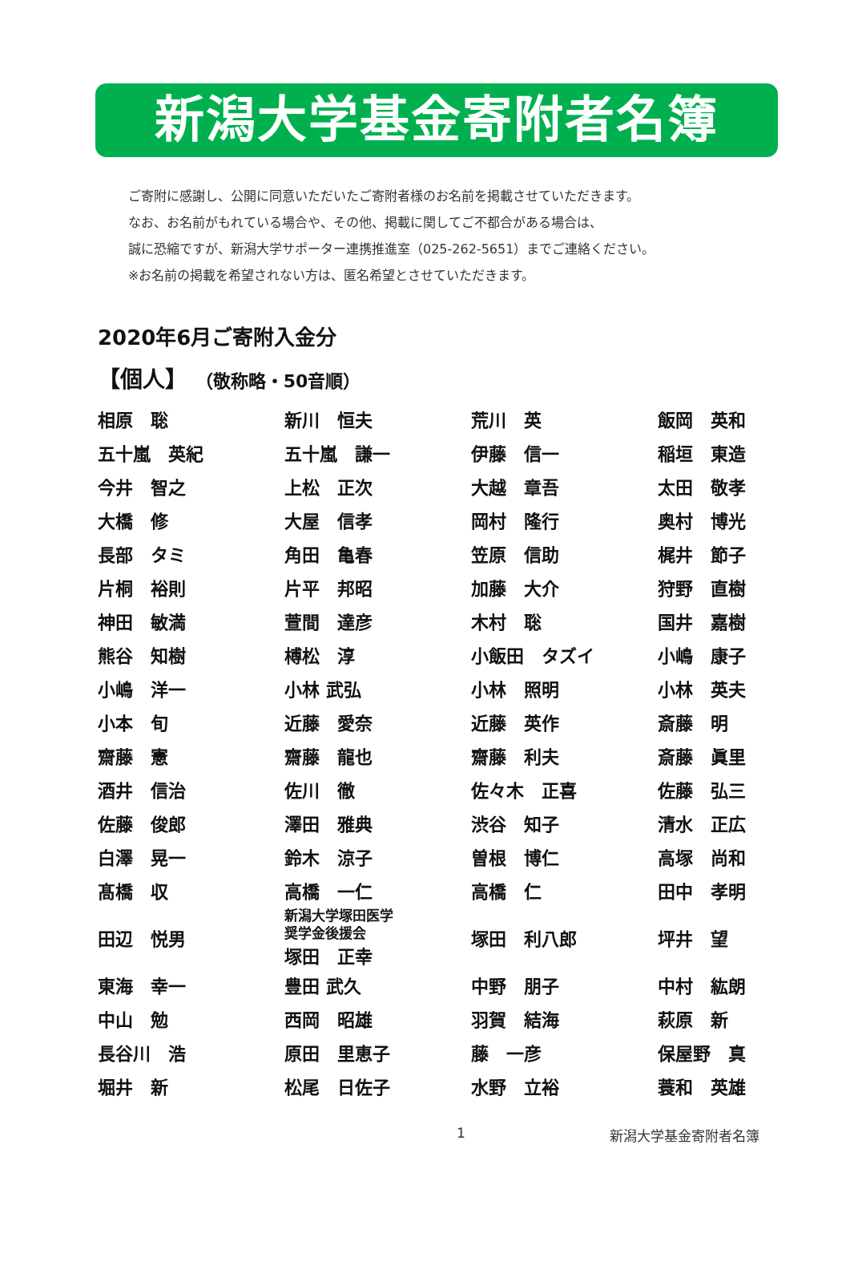新潟大学基金寄附者名簿
ご寄附に感謝し、公開に同意いただいたご寄附者様のお名前を掲載させていただきます。
なお、お名前がもれている場合や、その他、掲載に関してご不都合がある場合は、
誠に恐縮ですが、新潟大学サポーター連携推進室（025-262-5651）までご連絡ください。
※お名前の掲載を希望されない方は、匿名希望とさせていただきます。
2020年6月ご寄附入金分
【個人】 （敬称略・50音順）
| 相原 聡 | 新川 恒夫 | 荒川 英 | 飯岡 英和 |
| 五十嵐 英紀 | 五十嵐 謙一 | 伊藤 信一 | 稲垣 東造 |
| 今井 智之 | 上松 正次 | 大越 章吾 | 太田 敬孝 |
| 大橋 修 | 大屋 信孝 | 岡村 隆行 | 奥村 博光 |
| 長部 タミ | 角田 亀春 | 笠原 信助 | 梶井 節子 |
| 片桐 裕則 | 片平 邦昭 | 加藤 大介 | 狩野 直樹 |
| 神田 敏満 | 萱間 達彦 | 木村 聡 | 国井 嘉樹 |
| 熊谷 知樹 | 榑松 淳 | 小飯田 タズイ | 小嶋 康子 |
| 小嶋 洋一 | 小林 武弘 | 小林 照明 | 小林 英夫 |
| 小本 旬 | 近藤 愛奈 | 近藤 英作 | 斎藤 明 |
| 齋藤 憲 | 齋藤 龍也 | 齋藤 利夫 | 斎藤 眞里 |
| 酒井 信治 | 佐川 徹 | 佐々木 正喜 | 佐藤 弘三 |
| 佐藤 俊郎 | 澤田 雅典 | 渋谷 知子 | 清水 正広 |
| 白澤 晃一 | 鈴木 涼子 | 曽根 博仁 | 高塚 尚和 |
| 髙橋 収 | 高橋 一仁 | 高橋 仁 | 田中 孝明 |
| 田辺 悦男 | 新潟大学塚田医学 奨学金後援会 塚田 正幸 | 塚田 利八郎 | 坪井 望 |
| 東海 幸一 | 豊田 武久 | 中野 朋子 | 中村 紘朗 |
| 中山 勉 | 西岡 昭雄 | 羽賀 結海 | 萩原 新 |
| 長谷川 浩 | 原田 里恵子 | 藤 一彦 | 保屋野 真 |
| 堀井 新 | 松尾 日佐子 | 水野 立裕 | 蓑和 英雄 |
1 新潟大学基金寄附者名簿